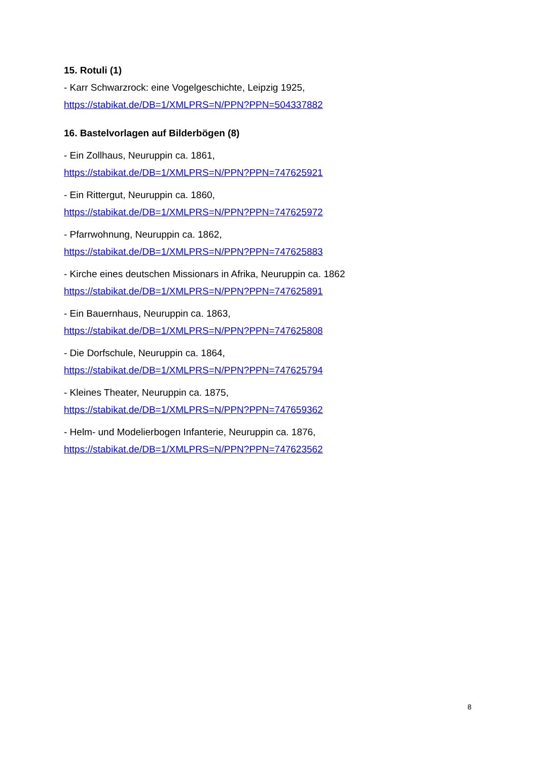15. Rotuli (1)
- Karr Schwarzrock: eine Vogelgeschichte, Leipzig 1925,
https://stabikat.de/DB=1/XMLPRS=N/PPN?PPN=504337882
16. Bastelvorlagen auf Bilderbögen (8)
- Ein Zollhaus, Neuruppin ca. 1861,
https://stabikat.de/DB=1/XMLPRS=N/PPN?PPN=747625921
- Ein Rittergut, Neuruppin ca. 1860,
https://stabikat.de/DB=1/XMLPRS=N/PPN?PPN=747625972
- Pfarrwohnung, Neuruppin ca. 1862,
https://stabikat.de/DB=1/XMLPRS=N/PPN?PPN=747625883
- Kirche eines deutschen Missionars in Afrika, Neuruppin ca. 1862
https://stabikat.de/DB=1/XMLPRS=N/PPN?PPN=747625891
- Ein Bauernhaus, Neuruppin ca. 1863,
https://stabikat.de/DB=1/XMLPRS=N/PPN?PPN=747625808
- Die Dorfschule, Neuruppin ca. 1864,
https://stabikat.de/DB=1/XMLPRS=N/PPN?PPN=747625794
- Kleines Theater, Neuruppin ca. 1875,
https://stabikat.de/DB=1/XMLPRS=N/PPN?PPN=747659362
- Helm- und Modelierbogen Infanterie, Neuruppin ca. 1876,
https://stabikat.de/DB=1/XMLPRS=N/PPN?PPN=747623562
8